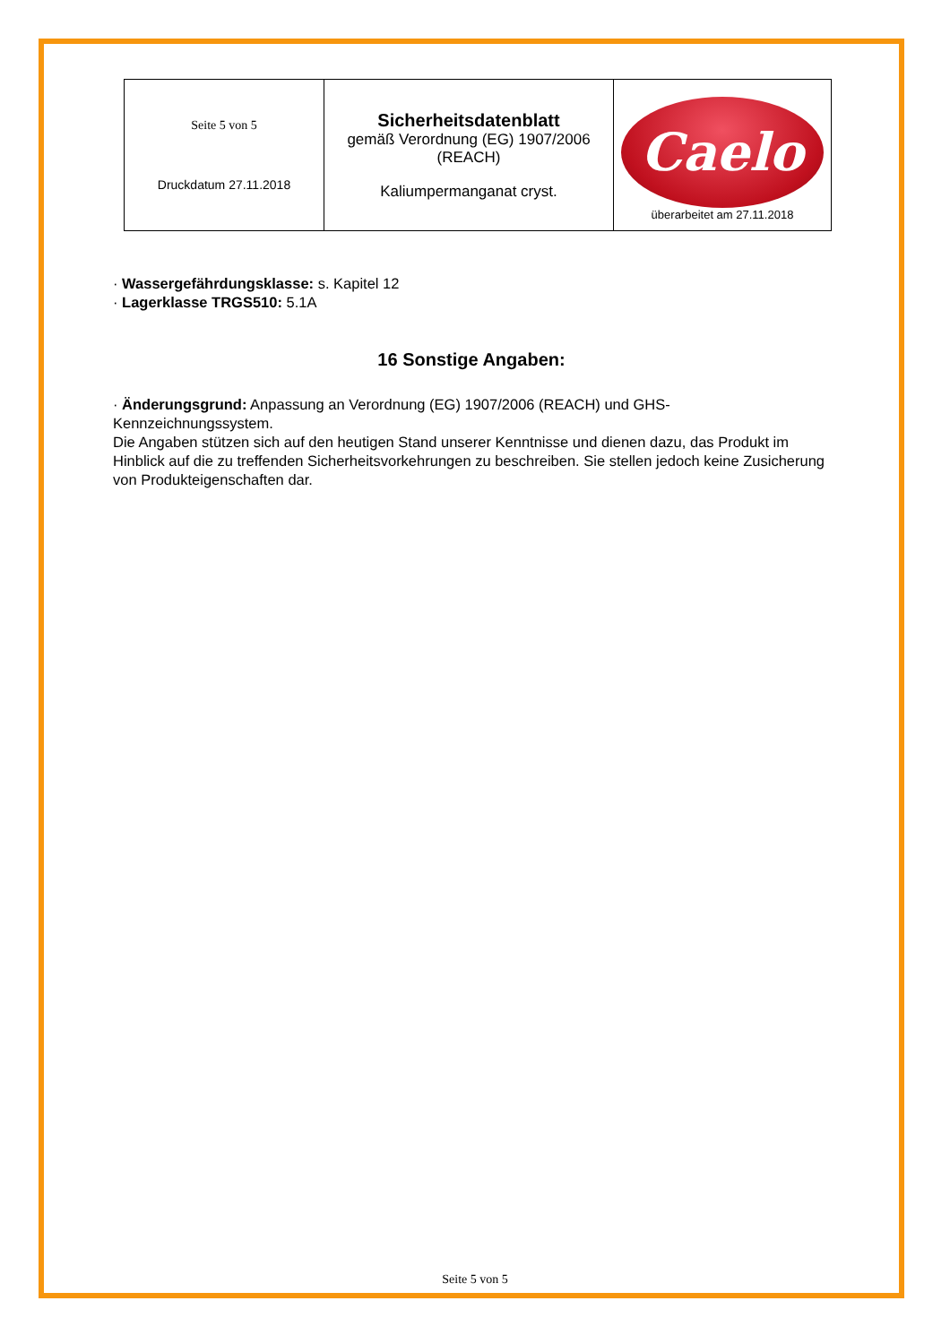| Seite 5 von 5 Druckdatum 27.11.2018 | Sicherheitsdatenblatt gemäß Verordnung (EG) 1907/2006 (REACH) Kaliumpermanganat cryst. | Caelo überarbeitet am 27.11.2018 |
· Wassergefährdungsklasse: s. Kapitel 12
· Lagerklasse TRGS510: 5.1A
16 Sonstige Angaben:
· Änderungsgrund: Anpassung an Verordnung (EG) 1907/2006 (REACH) und GHS-Kennzeichnungssystem.
Die Angaben stützen sich auf den heutigen Stand unserer Kenntnisse und dienen dazu, das Produkt im Hinblick auf die zu treffenden Sicherheitsvorkehrungen zu beschreiben. Sie stellen jedoch keine Zusicherung von Produkteigenschaften dar.
Seite 5 von 5